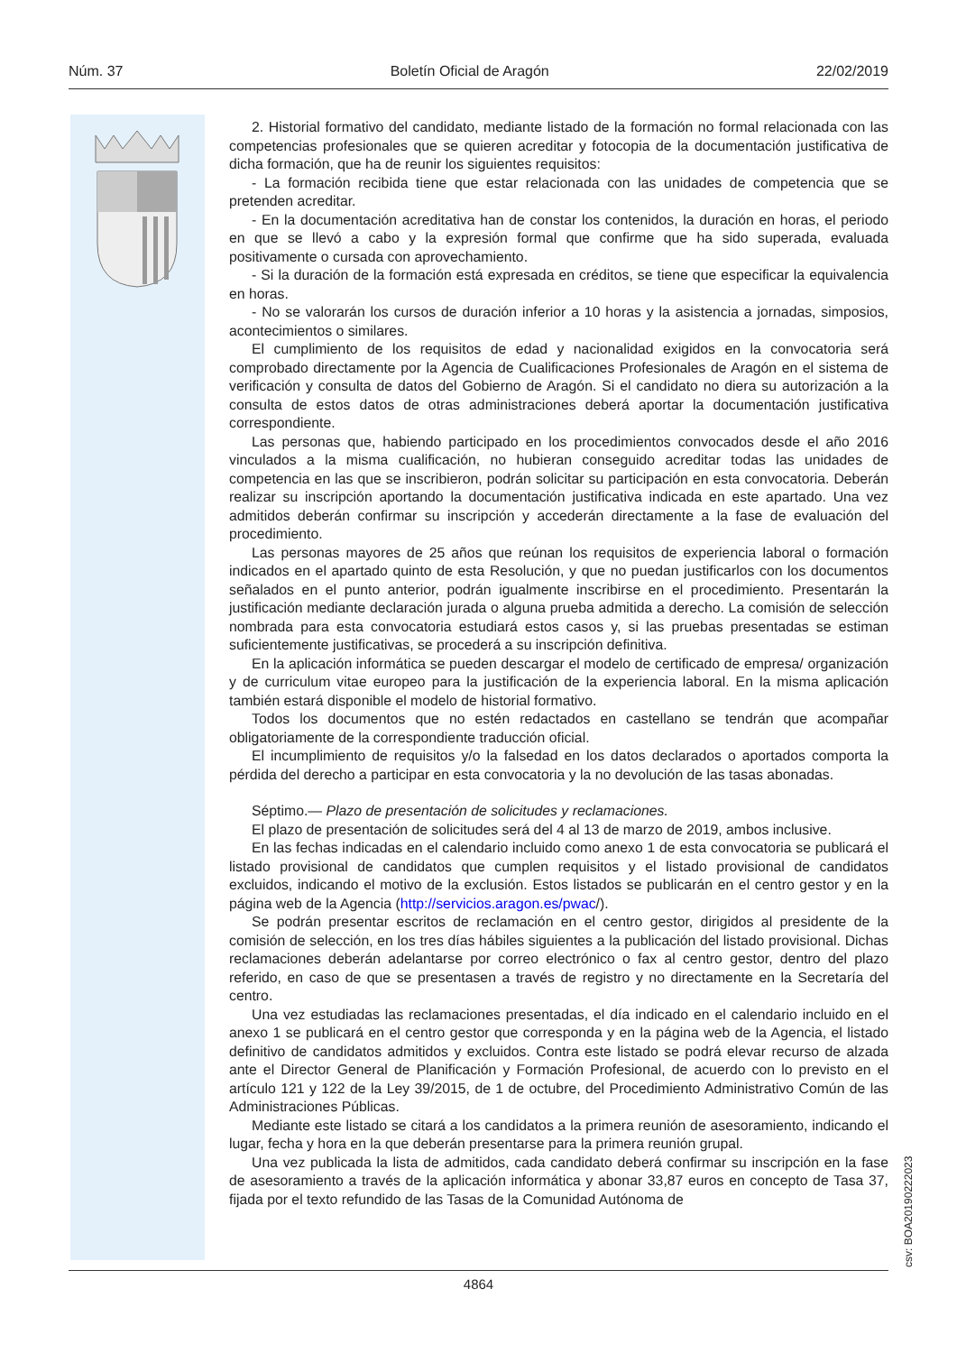Núm. 37 Boletín Oficial de Aragón 22/02/2019
2. Historial formativo del candidato, mediante listado de la formación no formal relacionada con las competencias profesionales que se quieren acreditar y fotocopia de la documentación justificativa de dicha formación, que ha de reunir los siguientes requisitos:
- La formación recibida tiene que estar relacionada con las unidades de competencia que se pretenden acreditar.
- En la documentación acreditativa han de constar los contenidos, la duración en horas, el periodo en que se llevó a cabo y la expresión formal que confirme que ha sido superada, evaluada positivamente o cursada con aprovechamiento.
- Si la duración de la formación está expresada en créditos, se tiene que especificar la equivalencia en horas.
- No se valorarán los cursos de duración inferior a 10 horas y la asistencia a jornadas, simposios, acontecimientos o similares.
El cumplimiento de los requisitos de edad y nacionalidad exigidos en la convocatoria será comprobado directamente por la Agencia de Cualificaciones Profesionales de Aragón en el sistema de verificación y consulta de datos del Gobierno de Aragón. Si el candidato no diera su autorización a la consulta de estos datos de otras administraciones deberá aportar la documentación justificativa correspondiente.
Las personas que, habiendo participado en los procedimientos convocados desde el año 2016 vinculados a la misma cualificación, no hubieran conseguido acreditar todas las unidades de competencia en las que se inscribieron, podrán solicitar su participación en esta convocatoria. Deberán realizar su inscripción aportando la documentación justificativa indicada en este apartado. Una vez admitidos deberán confirmar su inscripción y accederán directamente a la fase de evaluación del procedimiento.
Las personas mayores de 25 años que reúnan los requisitos de experiencia laboral o formación indicados en el apartado quinto de esta Resolución, y que no puedan justificarlos con los documentos señalados en el punto anterior, podrán igualmente inscribirse en el procedimiento. Presentarán la justificación mediante declaración jurada o alguna prueba admitida a derecho. La comisión de selección nombrada para esta convocatoria estudiará estos casos y, si las pruebas presentadas se estiman suficientemente justificativas, se procederá a su inscripción definitiva.
En la aplicación informática se pueden descargar el modelo de certificado de empresa/ organización y de curriculum vitae europeo para la justificación de la experiencia laboral. En la misma aplicación también estará disponible el modelo de historial formativo.
Todos los documentos que no estén redactados en castellano se tendrán que acompañar obligatoriamente de la correspondiente traducción oficial.
El incumplimiento de requisitos y/o la falsedad en los datos declarados o aportados comporta la pérdida del derecho a participar en esta convocatoria y la no devolución de las tasas abonadas.
Séptimo.— Plazo de presentación de solicitudes y reclamaciones.
El plazo de presentación de solicitudes será del 4 al 13 de marzo de 2019, ambos inclusive.
En las fechas indicadas en el calendario incluido como anexo 1 de esta convocatoria se publicará el listado provisional de candidatos que cumplen requisitos y el listado provisional de candidatos excluidos, indicando el motivo de la exclusión. Estos listados se publicarán en el centro gestor y en la página web de la Agencia (http://servicios.aragon.es/pwac/).
Se podrán presentar escritos de reclamación en el centro gestor, dirigidos al presidente de la comisión de selección, en los tres días hábiles siguientes a la publicación del listado provisional. Dichas reclamaciones deberán adelantarse por correo electrónico o fax al centro gestor, dentro del plazo referido, en caso de que se presentasen a través de registro y no directamente en la Secretaría del centro.
Una vez estudiadas las reclamaciones presentadas, el día indicado en el calendario incluido en el anexo 1 se publicará en el centro gestor que corresponda y en la página web de la Agencia, el listado definitivo de candidatos admitidos y excluidos. Contra este listado se podrá elevar recurso de alzada ante el Director General de Planificación y Formación Profesional, de acuerdo con lo previsto en el artículo 121 y 122 de la Ley 39/2015, de 1 de octubre, del Procedimiento Administrativo Común de las Administraciones Públicas.
Mediante este listado se citará a los candidatos a la primera reunión de asesoramiento, indicando el lugar, fecha y hora en la que deberán presentarse para la primera reunión grupal.
Una vez publicada la lista de admitidos, cada candidato deberá confirmar su inscripción en la fase de asesoramiento a través de la aplicación informática y abonar 33,87 euros en concepto de Tasa 37, fijada por el texto refundido de las Tasas de la Comunidad Autónoma de
csv: BOA20190222023
4864